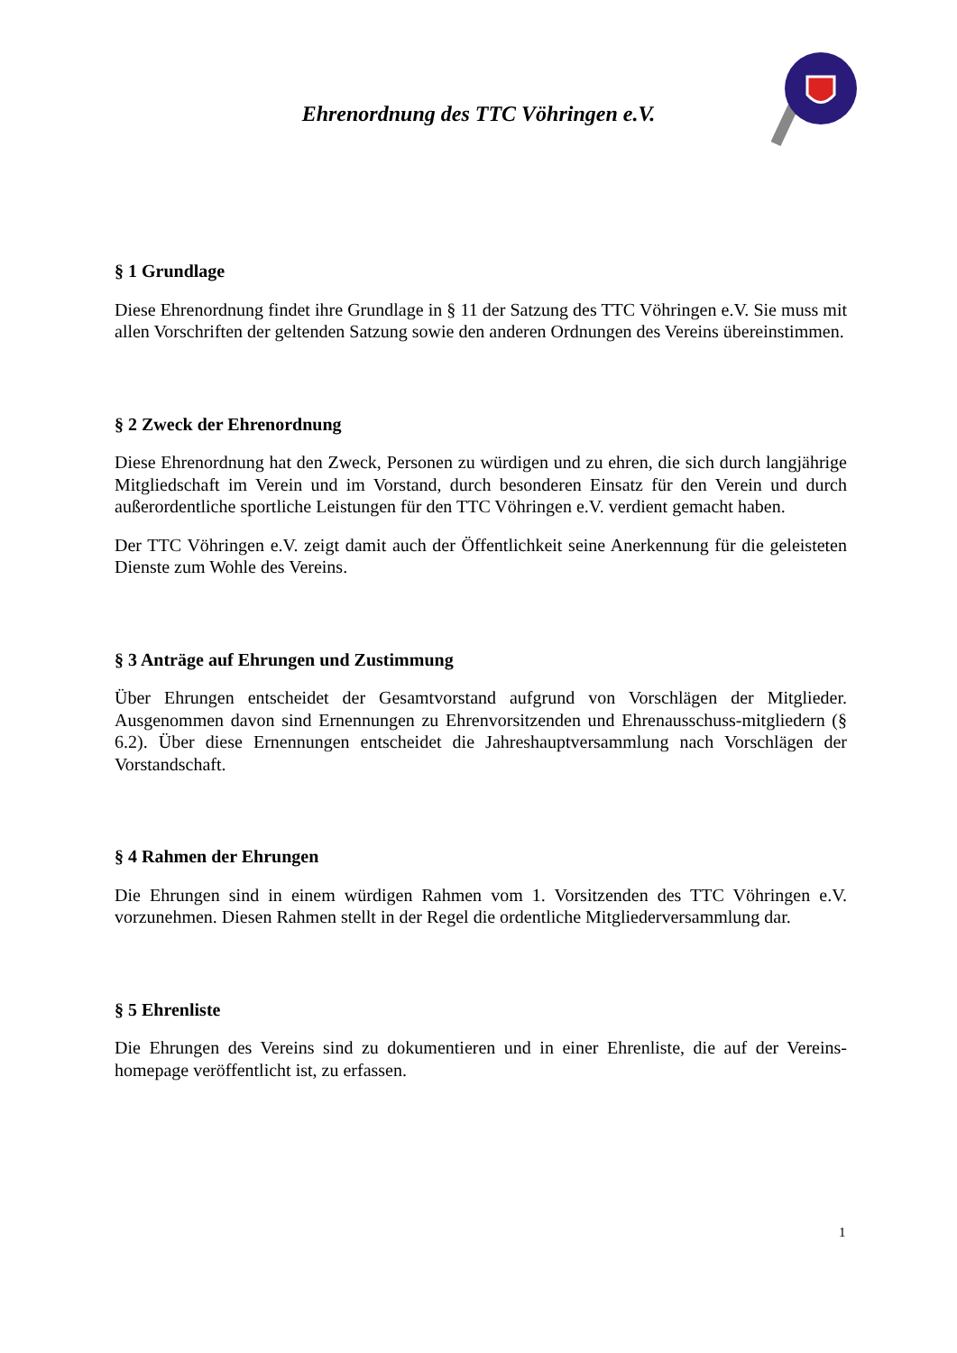Ehrenordnung des TTC Vöhringen e.V.
§ 1 Grundlage
Diese Ehrenordnung findet ihre Grundlage in § 11 der Satzung des TTC Vöhringen e.V. Sie muss mit allen Vorschriften der geltenden Satzung sowie den anderen Ordnungen des Vereins übereinstimmen.
§ 2 Zweck der Ehrenordnung
Diese Ehrenordnung hat den Zweck, Personen zu würdigen und zu ehren, die sich durch langjährige Mitgliedschaft im Verein und im Vorstand, durch besonderen Einsatz für den Verein und durch außerordentliche sportliche Leistungen für den TTC Vöhringen e.V. verdient gemacht haben.
Der TTC Vöhringen e.V. zeigt damit auch der Öffentlichkeit seine Anerkennung für die geleisteten Dienste zum Wohle des Vereins.
§ 3 Anträge auf Ehrungen und Zustimmung
Über Ehrungen entscheidet der Gesamtvorstand aufgrund von Vorschlägen der Mitglieder. Ausgenommen davon sind Ernennungen zu Ehrenvorsitzenden und Ehrenausschuss-mitgliedern (§ 6.2). Über diese Ernennungen entscheidet die Jahreshauptversammlung nach Vorschlägen der Vorstandschaft.
§ 4 Rahmen der Ehrungen
Die Ehrungen sind in einem würdigen Rahmen vom 1. Vorsitzenden des TTC Vöhringen e.V. vorzunehmen. Diesen Rahmen stellt in der Regel die ordentliche Mitgliederversammlung dar.
§ 5 Ehrenliste
Die Ehrungen des Vereins sind zu dokumentieren und in einer Ehrenliste, die auf der Vereins-homepage veröffentlicht ist, zu erfassen.
1